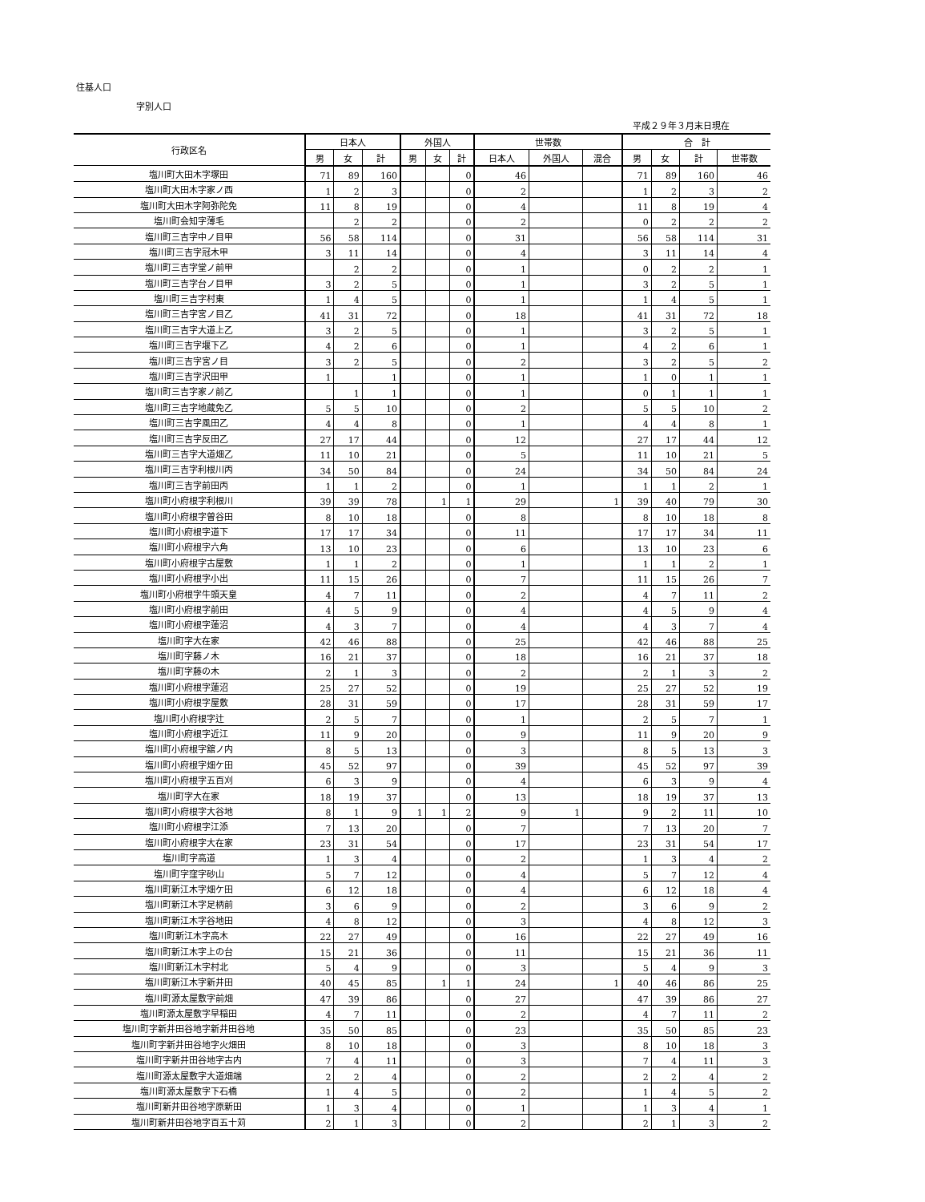住基人口
字別人口
平成２９年３月末日現在
| 行政区名 | 日本人 | | | 外国人 | | | 世帯数 | | | 合 計 | | | |
| --- | --- | --- | --- | --- | --- | --- | --- | --- | --- | --- | --- | --- | --- |
| | 男 | 女 | 計 | 男 | 女 | 計 | 日本人 | 外国人 | 混合 | 男 | 女 | 計 | 世帯数 |
| 塩川町大田木字塚田 | 71 | 89 | 160 | | | 0 | 46 | | | 71 | 89 | 160 | 46 |
| 塩川町大田木字家ノ西 | 1 | 2 | 3 | | | 0 | 2 | | | 1 | 2 | 3 | 2 |
| 塩川町大田木字阿弥陀免 | 11 | 8 | 19 | | | 0 | 4 | | | 11 | 8 | 19 | 4 |
| 塩川町会知字薄毛 | | 2 | 2 | | | 0 | 2 | | | 0 | 2 | 2 | 2 |
| 塩川町三吉字中ノ目甲 | 56 | 58 | 114 | | | 0 | 31 | | | 56 | 58 | 114 | 31 |
| 塩川町三吉字冠木甲 | 3 | 11 | 14 | | | 0 | 4 | | | 3 | 11 | 14 | 4 |
| 塩川町三吉字堂ノ前甲 | | 2 | 2 | | | 0 | 1 | | | 0 | 2 | 2 | 1 |
| 塩川町三吉字台ノ目甲 | 3 | 2 | 5 | | | 0 | 1 | | | 3 | 2 | 5 | 1 |
| 塩川町三吉字村東 | 1 | 4 | 5 | | | 0 | 1 | | | 1 | 4 | 5 | 1 |
| 塩川町三吉字宮ノ目乙 | 41 | 31 | 72 | | | 0 | 18 | | | 41 | 31 | 72 | 18 |
| 塩川町三吉字大道上乙 | 3 | 2 | 5 | | | 0 | 1 | | | 3 | 2 | 5 | 1 |
| 塩川町三吉字堰下乙 | 4 | 2 | 6 | | | 0 | 1 | | | 4 | 2 | 6 | 1 |
| 塩川町三吉字宮ノ目 | 3 | 2 | 5 | | | 0 | 2 | | | 3 | 2 | 5 | 2 |
| 塩川町三吉字沢田甲 | 1 | | 1 | | | 0 | 1 | | | 1 | 0 | 1 | 1 |
| 塩川町三吉字家ノ前乙 | | 1 | 1 | | | 0 | 1 | | | 0 | 1 | 1 | 1 |
| 塩川町三吉字地蔵免乙 | 5 | 5 | 10 | | | 0 | 2 | | | 5 | 5 | 10 | 2 |
| 塩川町三吉字風田乙 | 4 | 4 | 8 | | | 0 | 1 | | | 4 | 4 | 8 | 1 |
| 塩川町三吉字反田乙 | 27 | 17 | 44 | | | 0 | 12 | | | 27 | 17 | 44 | 12 |
| 塩川町三吉字大道畑乙 | 11 | 10 | 21 | | | 0 | 5 | | | 11 | 10 | 21 | 5 |
| 塩川町三吉字利根川丙 | 34 | 50 | 84 | | | 0 | 24 | | | 34 | 50 | 84 | 24 |
| 塩川町三吉字前田丙 | 1 | 1 | 2 | | | 0 | 1 | | | 1 | 1 | 2 | 1 |
| 塩川町小府根字利根川 | 39 | 39 | 78 | | 1 | 1 | 29 | | 1 | 39 | 40 | 79 | 30 |
| 塩川町小府根字曽谷田 | 8 | 10 | 18 | | | 0 | 8 | | | 8 | 10 | 18 | 8 |
| 塩川町小府根字道下 | 17 | 17 | 34 | | | 0 | 11 | | | 17 | 17 | 34 | 11 |
| 塩川町小府根字六角 | 13 | 10 | 23 | | | 0 | 6 | | | 13 | 10 | 23 | 6 |
| 塩川町小府根字古屋敷 | 1 | 1 | 2 | | | 0 | 1 | | | 1 | 1 | 2 | 1 |
| 塩川町小府根字小出 | 11 | 15 | 26 | | | 0 | 7 | | | 11 | 15 | 26 | 7 |
| 塩川町小府根字牛頭天皇 | 4 | 7 | 11 | | | 0 | 2 | | | 4 | 7 | 11 | 2 |
| 塩川町小府根字前田 | 4 | 5 | 9 | | | 0 | 4 | | | 4 | 5 | 9 | 4 |
| 塩川町小府根字蓮沼 | 4 | 3 | 7 | | | 0 | 4 | | | 4 | 3 | 7 | 4 |
| 塩川町字大在家 | 42 | 46 | 88 | | | 0 | 25 | | | 42 | 46 | 88 | 25 |
| 塩川町字藤ノ木 | 16 | 21 | 37 | | | 0 | 18 | | | 16 | 21 | 37 | 18 |
| 塩川町字藤の木 | 2 | 1 | 3 | | | 0 | 2 | | | 2 | 1 | 3 | 2 |
| 塩川町小府根字蓮沼 | 25 | 27 | 52 | | | 0 | 19 | | | 25 | 27 | 52 | 19 |
| 塩川町小府根字屋敷 | 28 | 31 | 59 | | | 0 | 17 | | | 28 | 31 | 59 | 17 |
| 塩川町小府根字辻 | 2 | 5 | 7 | | | 0 | 1 | | | 2 | 5 | 7 | 1 |
| 塩川町小府根字近江 | 11 | 9 | 20 | | | 0 | 9 | | | 11 | 9 | 20 | 9 |
| 塩川町小府根字舘ノ内 | 8 | 5 | 13 | | | 0 | 3 | | | 8 | 5 | 13 | 3 |
| 塩川町小府根字畑ケ田 | 45 | 52 | 97 | | | 0 | 39 | | | 45 | 52 | 97 | 39 |
| 塩川町小府根字五百刈 | 6 | 3 | 9 | | | 0 | 4 | | | 6 | 3 | 9 | 4 |
| 塩川町字大在家 | 18 | 19 | 37 | | | 0 | 13 | | | 18 | 19 | 37 | 13 |
| 塩川町小府根字大谷地 | 8 | 1 | 9 | 1 | 1 | 2 | 9 | 1 | | 9 | 2 | 11 | 10 |
| 塩川町小府根字江添 | 7 | 13 | 20 | | | 0 | 7 | | | 7 | 13 | 20 | 7 |
| 塩川町小府根字大在家 | 23 | 31 | 54 | | | 0 | 17 | | | 23 | 31 | 54 | 17 |
| 塩川町字高道 | 1 | 3 | 4 | | | 0 | 2 | | | 1 | 3 | 4 | 2 |
| 塩川町字窪字砂山 | 5 | 7 | 12 | | | 0 | 4 | | | 5 | 7 | 12 | 4 |
| 塩川町新江木字畑ケ田 | 6 | 12 | 18 | | | 0 | 4 | | | 6 | 12 | 18 | 4 |
| 塩川町新江木字足柄前 | 3 | 6 | 9 | | | 0 | 2 | | | 3 | 6 | 9 | 2 |
| 塩川町新江木字谷地田 | 4 | 8 | 12 | | | 0 | 3 | | | 4 | 8 | 12 | 3 |
| 塩川町新江木字高木 | 22 | 27 | 49 | | | 0 | 16 | | | 22 | 27 | 49 | 16 |
| 塩川町新江木字上の台 | 15 | 21 | 36 | | | 0 | 11 | | | 15 | 21 | 36 | 11 |
| 塩川町新江木字村北 | 5 | 4 | 9 | | | 0 | 3 | | | 5 | 4 | 9 | 3 |
| 塩川町新江木字新井田 | 40 | 45 | 85 | | 1 | 1 | 24 | | 1 | 40 | 46 | 86 | 25 |
| 塩川町源太屋敷字前畑 | 47 | 39 | 86 | | | 0 | 27 | | | 47 | 39 | 86 | 27 |
| 塩川町源太屋敷字早稲田 | 4 | 7 | 11 | | | 0 | 2 | | | 4 | 7 | 11 | 2 |
| 塩川町字新井田谷地字新井田谷地 | 35 | 50 | 85 | | | 0 | 23 | | | 35 | 50 | 85 | 23 |
| 塩川町字新井田谷地字火畑田 | 8 | 10 | 18 | | | 0 | 3 | | | 8 | 10 | 18 | 3 |
| 塩川町字新井田谷地字古内 | 7 | 4 | 11 | | | 0 | 3 | | | 7 | 4 | 11 | 3 |
| 塩川町源太屋敷字大道畑端 | 2 | 2 | 4 | | | 0 | 2 | | | 2 | 2 | 4 | 2 |
| 塩川町源太屋敷字下石橋 | 1 | 4 | 5 | | | 0 | 2 | | | 1 | 4 | 5 | 2 |
| 塩川町新井田谷地字原新田 | 1 | 3 | 4 | | | 0 | 1 | | | 1 | 3 | 4 | 1 |
| 塩川町新井田谷地字百五十苅 | 2 | 1 | 3 | | | 0 | 2 | | | 2 | 1 | 3 | 2 |